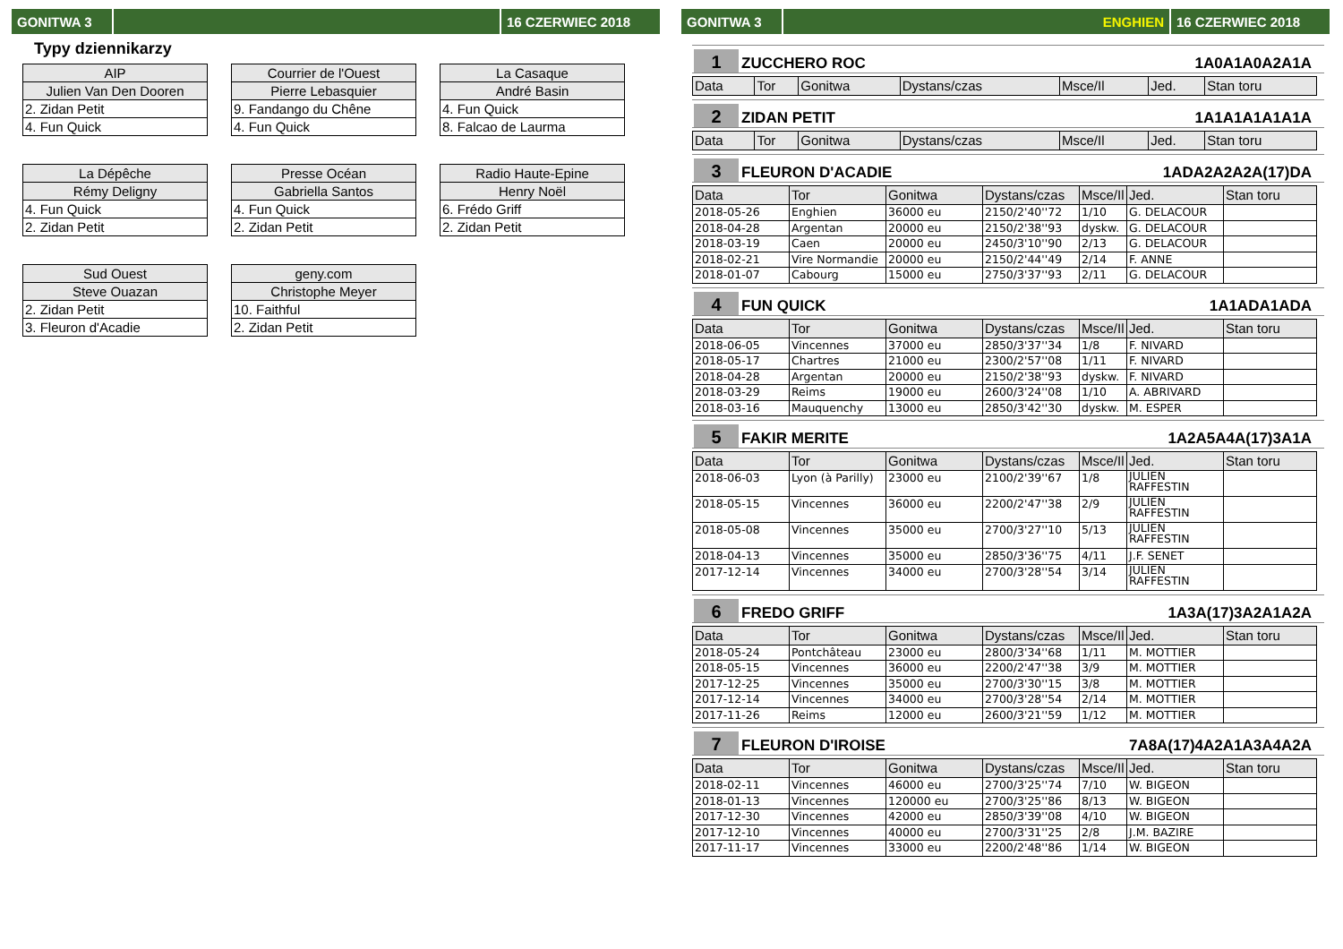GONITWA 3 16 CZERWIEC 2018
Typy dziennikarzy
| AIP |
| Julien Van Den Dooren |
| 2. Zidan Petit |
| 4. Fun Quick |
| Courrier de l'Ouest |
| Pierre Lebasquier |
| 9. Fandango du Chêne |
| 4. Fun Quick |
| La Casaque |
| André Basin |
| 4. Fun Quick |
| 8. Falcao de Laurma |
| La Dépêche |
| Rémy Deligny |
| 4. Fun Quick |
| 2. Zidan Petit |
| Presse Océan |
| Gabriella Santos |
| 4. Fun Quick |
| 2. Zidan Petit |
| Radio Haute-Epine |
| Henry Noël |
| 6. Frédo Griff |
| 2. Zidan Petit |
| Sud Ouest |
| Steve Ouazan |
| 2. Zidan Petit |
| 3. Fleuron d'Acadie |
| geny.com |
| Christophe Meyer |
| 10. Faithful |
| 2. Zidan Petit |
GONITWA 3 ENGHIEN 16 CZERWIEC 2018
1
ZUCCHERO ROC
1A0A1A0A2A1A
| Data | Tor | Gonitwa | Dystans/czas | Msce/Il | Jed. | Stan toru |
| --- | --- | --- | --- | --- | --- | --- |
2
ZIDAN PETIT
1A1A1A1A1A1A
| Data | Tor | Gonitwa | Dystans/czas | Msce/Il | Jed. | Stan toru |
| --- | --- | --- | --- | --- | --- | --- |
3
FLEURON D'ACADIE
1ADA2A2A2A(17)DA
| Data | Tor | Gonitwa | Dystans/czas | Msce/Il | Jed. | Stan toru |
| --- | --- | --- | --- | --- | --- | --- |
| 2018-05-26 | Enghien | 36000 eu | 2150/2'40''72 | 1/10 | G. DELACOUR | |
| 2018-04-28 | Argentan | 20000 eu | 2150/2'38''93 | dyskw. | G. DELACOUR | |
| 2018-03-19 | Caen | 20000 eu | 2450/3'10''90 | 2/13 | G. DELACOUR | |
| 2018-02-21 | Vire Normandie | 20000 eu | 2150/2'44''49 | 2/14 | F. ANNE | |
| 2018-01-07 | Cabourg | 15000 eu | 2750/3'37''93 | 2/11 | G. DELACOUR | |
4
FUN QUICK
1A1ADA1ADA
| Data | Tor | Gonitwa | Dystans/czas | Msce/Il | Jed. | Stan toru |
| --- | --- | --- | --- | --- | --- | --- |
| 2018-06-05 | Vincennes | 37000 eu | 2850/3'37''34 | 1/8 | F. NIVARD | |
| 2018-05-17 | Chartres | 21000 eu | 2300/2'57''08 | 1/11 | F. NIVARD | |
| 2018-04-28 | Argentan | 20000 eu | 2150/2'38''93 | dyskw. | F. NIVARD | |
| 2018-03-29 | Reims | 19000 eu | 2600/3'24''08 | 1/10 | A. ABRIVARD | |
| 2018-03-16 | Mauquenchy | 13000 eu | 2850/3'42''30 | dyskw. | M. ESPER | |
5
FAKIR MERITE
1A2A5A4A(17)3A1A
| Data | Tor | Gonitwa | Dystans/czas | Msce/Il | Jed. | Stan toru |
| --- | --- | --- | --- | --- | --- | --- |
| 2018-06-03 | Lyon (à Parilly) | 23000 eu | 2100/2'39''67 | 1/8 | JULIEN RAFFESTIN | |
| 2018-05-15 | Vincennes | 36000 eu | 2200/2'47''38 | 2/9 | JULIEN RAFFESTIN | |
| 2018-05-08 | Vincennes | 35000 eu | 2700/3'27''10 | 5/13 | JULIEN RAFFESTIN | |
| 2018-04-13 | Vincennes | 35000 eu | 2850/3'36''75 | 4/11 | J.F. SENET | |
| 2017-12-14 | Vincennes | 34000 eu | 2700/3'28''54 | 3/14 | JULIEN RAFFESTIN | |
6
FREDO GRIFF
1A3A(17)3A2A1A2A
| Data | Tor | Gonitwa | Dystans/czas | Msce/Il | Jed. | Stan toru |
| --- | --- | --- | --- | --- | --- | --- |
| 2018-05-24 | Pontchâteau | 23000 eu | 2800/3'34''68 | 1/11 | M. MOTTIER | |
| 2018-05-15 | Vincennes | 36000 eu | 2200/2'47''38 | 3/9 | M. MOTTIER | |
| 2017-12-25 | Vincennes | 35000 eu | 2700/3'30''15 | 3/8 | M. MOTTIER | |
| 2017-12-14 | Vincennes | 34000 eu | 2700/3'28''54 | 2/14 | M. MOTTIER | |
| 2017-11-26 | Reims | 12000 eu | 2600/3'21''59 | 1/12 | M. MOTTIER | |
7
FLEURON D'IROISE
7A8A(17)4A2A1A3A4A2A
| Data | Tor | Gonitwa | Dystans/czas | Msce/Il | Jed. | Stan toru |
| --- | --- | --- | --- | --- | --- | --- |
| 2018-02-11 | Vincennes | 46000 eu | 2700/3'25''74 | 7/10 | W. BIGEON | |
| 2018-01-13 | Vincennes | 120000 eu | 2700/3'25''86 | 8/13 | W. BIGEON | |
| 2017-12-30 | Vincennes | 42000 eu | 2850/3'39''08 | 4/10 | W. BIGEON | |
| 2017-12-10 | Vincennes | 40000 eu | 2700/3'31''25 | 2/8 | J.M. BAZIRE | |
| 2017-11-17 | Vincennes | 33000 eu | 2200/2'48''86 | 1/14 | W. BIGEON | |